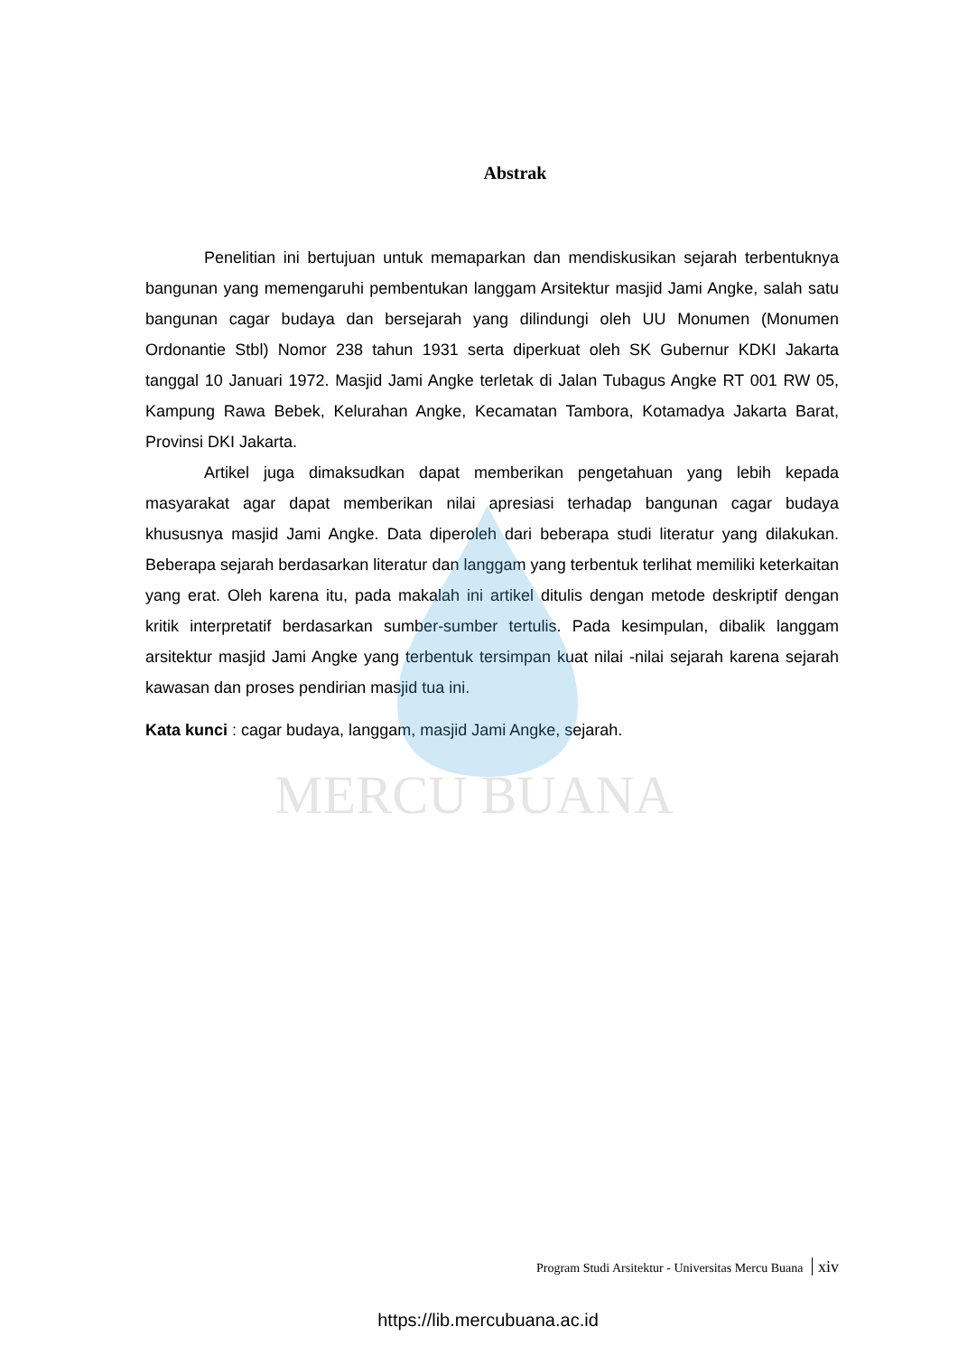MERCU BUANA
Abstrak
Penelitian ini bertujuan untuk memaparkan dan mendiskusikan sejarah terbentuknya bangunan yang memengaruhi pembentukan langgam Arsitektur masjid Jami Angke, salah satu bangunan cagar budaya dan bersejarah yang dilindungi oleh UU Monumen (Monumen Ordonantie Stbl) Nomor 238 tahun 1931 serta diperkuat oleh SK Gubernur KDKI Jakarta tanggal 10 Januari 1972. Masjid Jami Angke terletak di Jalan Tubagus Angke RT 001 RW 05, Kampung Rawa Bebek, Kelurahan Angke, Kecamatan Tambora, Kotamadya Jakarta Barat, Provinsi DKI Jakarta.
Artikel juga dimaksudkan dapat memberikan pengetahuan yang lebih kepada masyarakat agar dapat memberikan nilai apresiasi terhadap bangunan cagar budaya khususnya masjid Jami Angke. Data diperoleh dari beberapa studi literatur yang dilakukan. Beberapa sejarah berdasarkan literatur dan langgam yang terbentuk terlihat memiliki keterkaitan yang erat. Oleh karena itu, pada makalah ini artikel ditulis dengan metode deskriptif dengan kritik interpretatif berdasarkan sumber-sumber tertulis. Pada kesimpulan, dibalik langgam arsitektur masjid Jami Angke yang terbentuk tersimpan kuat nilai -nilai sejarah karena sejarah kawasan dan proses pendirian masjid tua ini.
Kata kunci : cagar budaya, langgam, masjid Jami Angke, sejarah.
Program Studi Arsitektur - Universitas Mercu Buana xiv
https://lib.mercubuana.ac.id